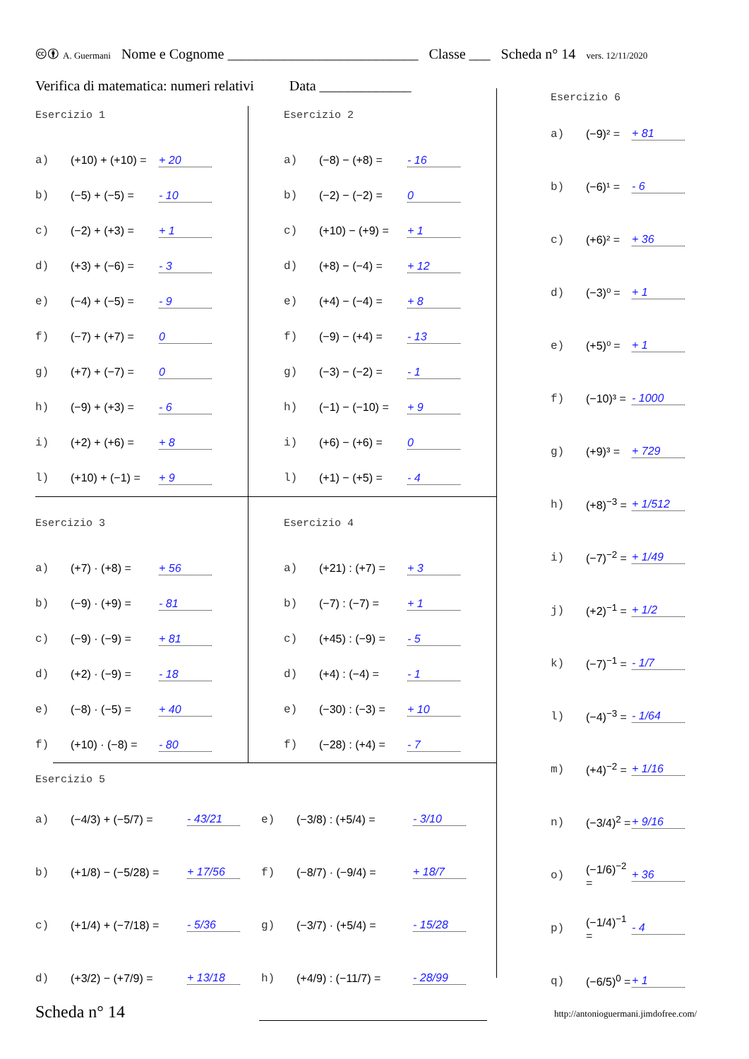🅭🅯 A. Guermani Nome e Cognome ___________________________ Classe ___ Scheda n° 14 vers. 12/11/2020
Verifica di matematica: numeri relativi Data _____________
Esercizio 1
a) (+10) + (+10) = + 20
b) (−5) + (−5) = - 10
c) (−2) + (+3) = + 1
d) (+3) + (−6) = - 3
e) (−4) + (−5) = - 9
f) (−7) + (+7) = 0
g) (+7) + (−7) = 0
h) (−9) + (+3) = - 6
i) (+2) + (+6) = + 8
l) (+10) + (−1) = + 9
Esercizio 2
a) (−8) − (+8) = - 16
b) (−2) − (−2) = 0
c) (+10) − (+9) = + 1
d) (+8) − (−4) = + 12
e) (+4) − (−4) = + 8
f) (−9) − (+4) = - 13
g) (−3) − (−2) = - 1
h) (−1) − (−10) = + 9
i) (+6) − (+6) = 0
l) (+1) − (+5) = - 4
Esercizio 3
a) (+7) · (+8) = + 56
b) (−9) · (+9) = - 81
c) (−9) · (−9) = + 81
d) (+2) · (−9) = - 18
e) (−8) · (−5) = + 40
f) (+10) · (−8) = - 80
Esercizio 4
a) (+21) : (+7) = + 3
b) (−7) : (−7) = + 1
c) (+45) : (−9) = - 5
d) (+4) : (−4) = - 1
e) (−30) : (−3) = + 10
f) (−28) : (+4) = - 7
Esercizio 5
a) (−4/3) + (−5/7) = - 43/21
e) (−3/8) : (+5/4) = - 3/10
b) (+1/8) − (−5/28) = + 17/56
f) (−8/7) · (−9/4) = + 18/7
c) (+1/4) + (−7/18) = - 5/36
g) (−3/7) · (+5/4) = - 15/28
d) (+3/2) − (+7/9) = + 13/18
h) (+4/9) : (−11/7) = - 28/99
Esercizio 6
a) (−9)² = + 81
b) (−6)¹ = - 6
c) (+6)² = + 36
d) (−3)⁰ = + 1
e) (+5)⁰ = + 1
f) (−10)³ = - 1000
g) (+9)³ = + 729
h) (+8)<sup>−3</sup> = + 1/512
i) (−7)<sup>−2</sup> = + 1/49
j) (+2)<sup>−1</sup> = + 1/2
k) (−7)<sup>−1</sup> = - 1/7
l) (−4)<sup>−3</sup> = - 1/64
m) (+4)<sup>−2</sup> = + 1/16
n) (−3/4)<sup>2</sup> = + 9/16
o) (−1/6)<sup>−2</sup> = + 36
p) (−1/4)<sup>−1</sup> = - 4
q) (−6/5)<sup>0</sup> = + 1
Scheda n° 14
http://antonioguermani.jimdofree.com/